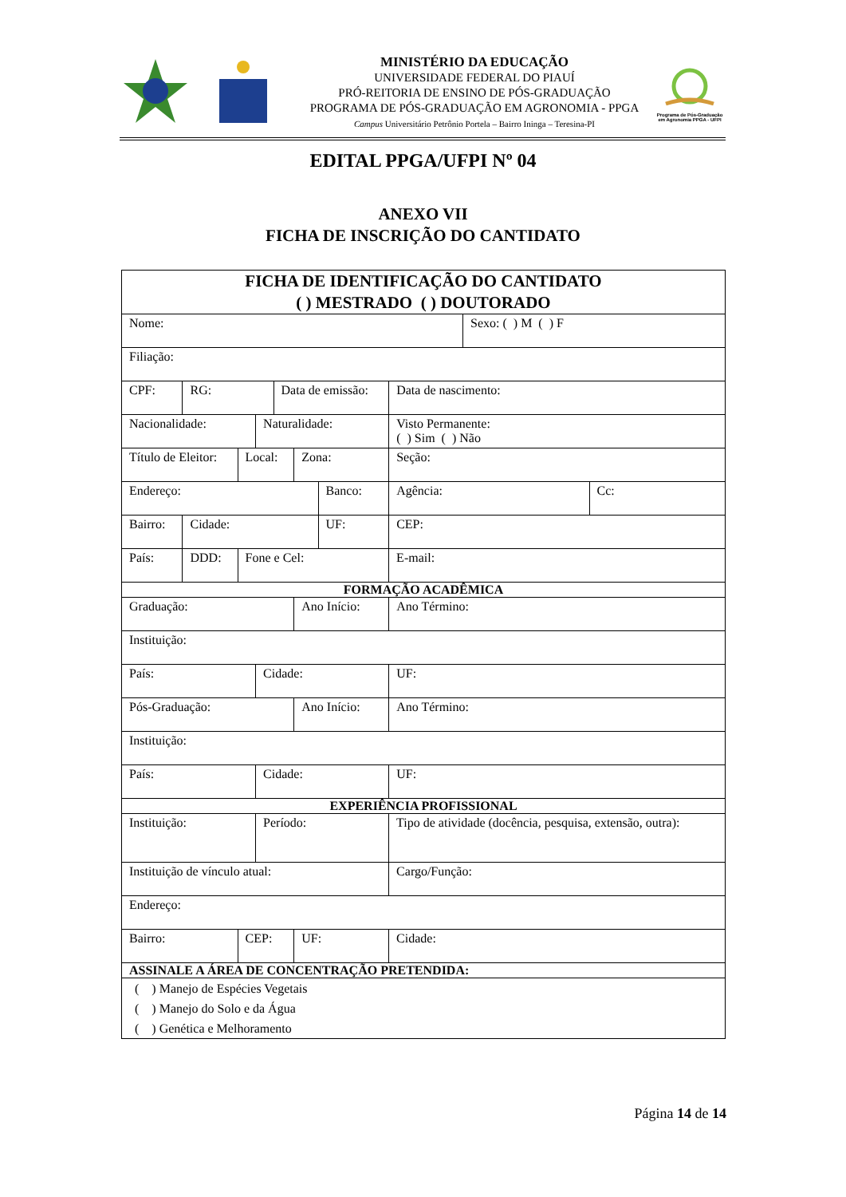MINISTÉRIO DA EDUCAÇÃO
UNIVERSIDADE FEDERAL DO PIAUÍ
PRÓ-REITORIA DE ENSINO DE PÓS-GRADUAÇÃO
PROGRAMA DE PÓS-GRADUAÇÃO EM AGRONOMIA - PPGA
Campus Universitário Petrônio Portela – Bairro Ininga – Teresina-PI
Programa de Pós-Graduação em Agronomia PPGA - UFPI
EDITAL PPGA/UFPI Nº 04
ANEXO VII
FICHA DE INSCRIÇÃO DO CANTIDATO
| FICHA DE IDENTIFICAÇÃO DO CANTIDATO ( ) MESTRADO ( ) DOUTORADO | | | | | | | | | | |
| Nome: | | | | | | | | | Sexo: ( ) M ( ) F | |
| Filiação: | | | | | | | | | | |
| CPF: | RG: | | | Data de emissão: | | | | Data de nascimento: | | |
| Nacionalidade: | | | Naturalidade: | | | | | Visto Permanente: ( ) Sim ( ) Não | | |
| Título de Eleitor: | | Local: | | | Zona: | | | Seção: | | |
| Endereço: | | | | | | Banco: | | Agência: | | Cc: |
| Bairro: | Cidade: | | | | | UF: | | CEP: | | |
| País: | DDD: | Fone e Cel: | | | | | E-mail: | | | |
| FORMAÇÃO ACADÊMICA | | | | | | | | | | |
| Graduação: | | | | | Ano Início: | | | Ano Término: | | |
| Instituição: | | | | | | | | | | |
| País: | | | Cidade: | | | | | UF: | | |
| Pós-Graduação: | | | | | Ano Início: | | | Ano Término: | | |
| Instituição: | | | | | | | | | | |
| País: | | | Cidade: | | | | | UF: | | |
| EXPERIÊNCIA PROFISSIONAL | | | | | | | | | | |
| Instituição: | | | Período: | | | | Tipo de atividade (docência, pesquisa, extensão, outra): | | | |
| Instituição de vínculo atual: | | | | | | | Cargo/Função: | | | |
| Endereço: | | | | | | | | | | |
| Bairro: | | CEP: | | | UF: | | Cidade: | | | |
| ASSINALE A ÁREA DE CONCENTRAÇÃO PRETENDIDA: | | | | | | | | | | |
| ( ) Manejo de Espécies Vegetais ( ) Manejo do Solo e da Água ( ) Genética e Melhoramento | | | | | | | | | | |
Página 14 de 14